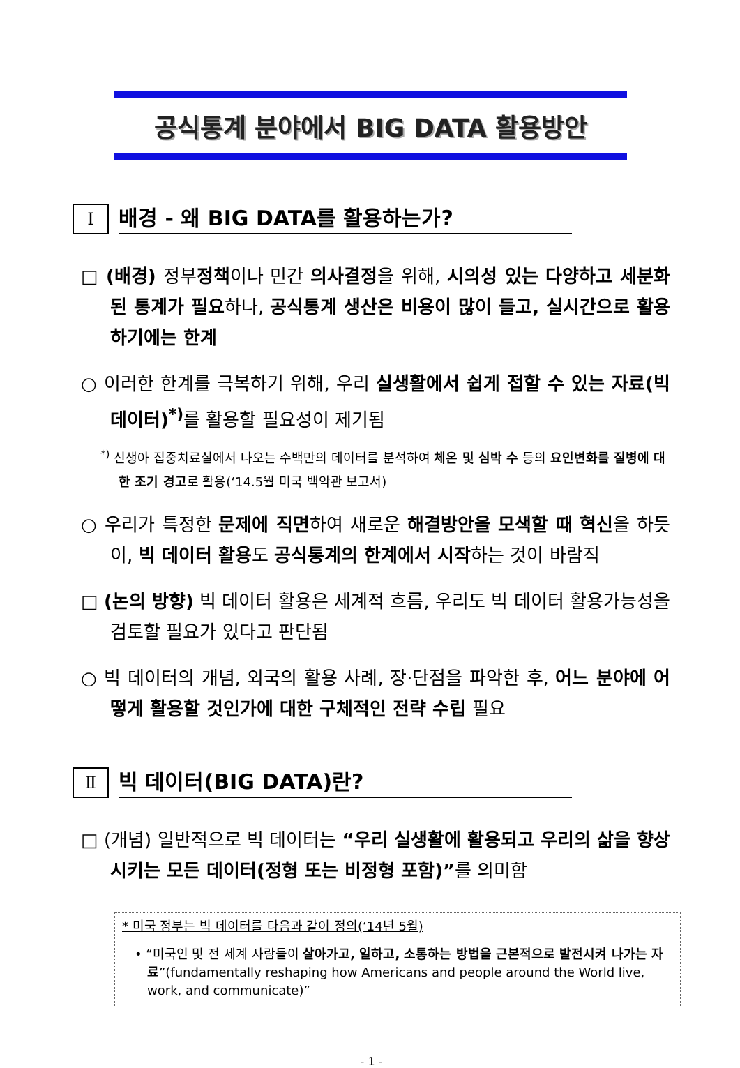공식통계 분야에서 BIG DATA 활용방안
Ⅰ
배경 - 왜 BIG DATA를 활용하는가?
□ (배경) 정부정책이나 민간 의사결정을 위해, 시의성 있는 다양하고 세분화된 통계가 필요하나, 공식통계 생산은 비용이 많이 들고, 실시간으로 활용하기에는 한계
○ 이러한 한계를 극복하기 위해, 우리 실생활에서 쉽게 접할 수 있는 자료(빅 데이터)<sup>*)</sup> 를 활용할 필요성이 제기됨
<sup>*)</sup> 신생아 집중치료실에서 나오는 수백만의 데이터를 분석하여 체온 및 심박 수 등의 요인변화를 질병에 대한 조기 경고로 활용(‘14.5월 미국 백악관 보고서)
○ 우리가 특정한 문제에 직면하여 새로운 해결방안을 모색할 때 혁신을 하듯이, 빅 데이터 활용도 공식통계의 한계에서 시작하는 것이 바람직
□ (논의 방향) 빅 데이터 활용은 세계적 흐름, 우리도 빅 데이터 활용가능성을 검토할 필요가 있다고 판단됨
○ 빅 데이터의 개념, 외국의 활용 사례, 장·단점을 파악한 후, 어느 분야에 어떻게 활용할 것인가에 대한 구체적인 전략 수립 필요
Ⅱ
빅 데이터(BIG DATA)란?
□ (개념) 일반적으로 빅 데이터는 “우리 실생활에 활용되고 우리의 삶을 향상시키는 모든 데이터(정형 또는 비정형 포함)”를 의미함
* 미국 정부는 빅 데이터를 다음과 같이 정의(‘14년 5월)
• “미국인 및 전 세계 사람들이 살아가고, 일하고, 소통하는 방법을 근본적으로 발전시켜 나가는 자료”(fundamentally reshaping how Americans and people around the World live, work, and communicate)”
- 1 -